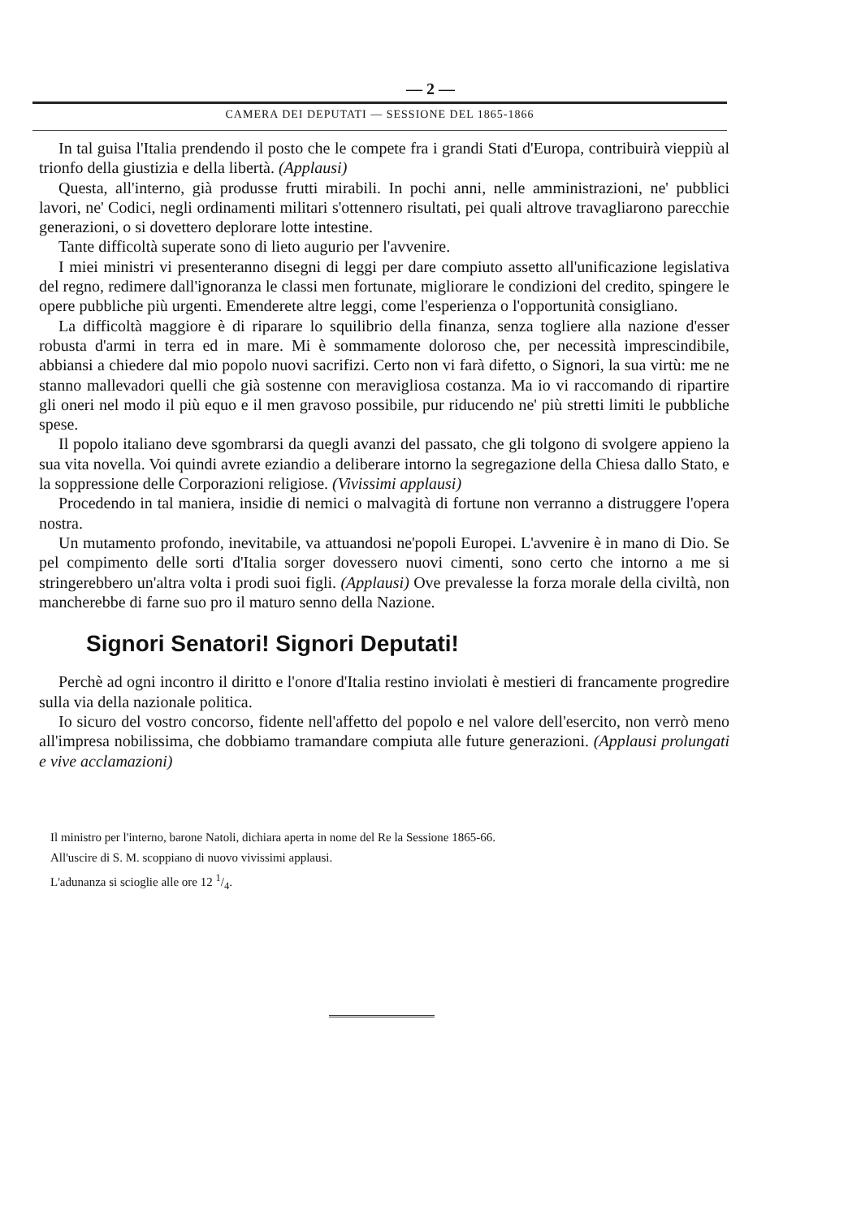— 2 —
CAMERA DEI DEPUTATI — SESSIONE DEL 1865-1866
In tal guisa l'Italia prendendo il posto che le compete fra i grandi Stati d'Europa, contribuirà vieppiù al trionfo della giustizia e della libertà. (Applausi)
Questa, all'interno, già produsse frutti mirabili. In pochi anni, nelle amministrazioni, ne' pubblici lavori, ne' Codici, negli ordinamenti militari s'ottennero risultati, pei quali altrove travagliarono parecchie generazioni, o si dovettero deplorare lotte intestine.
Tante difficoltà superate sono di lieto augurio per l'avvenire.
I miei ministri vi presenteranno disegni di leggi per dare compiuto assetto all'unificazione legislativa del regno, redimere dall'ignoranza le classi men fortunate, migliorare le condizioni del credito, spingere le opere pubbliche più urgenti. Emenderete altre leggi, come l'esperienza o l'opportunità consigliano.
La difficoltà maggiore è di riparare lo squilibrio della finanza, senza togliere alla nazione d'esser robusta d'armi in terra ed in mare. Mi è sommamente doloroso che, per necessità imprescindibile, abbiansi a chiedere dal mio popolo nuovi sacrifizi. Certo non vi farà difetto, o Signori, la sua virtù: me ne stanno mallevadori quelli che già sostenne con meravigliosa costanza. Ma io vi raccomando di ripartire gli oneri nel modo il più equo e il men gravoso possibile, pur riducendo ne' più stretti limiti le pubbliche spese.
Il popolo italiano deve sgombrarsi da quegli avanzi del passato, che gli tolgono di svolgere appieno la sua vita novella. Voi quindi avrete eziandio a deliberare intorno la segregazione della Chiesa dallo Stato, e la soppressione delle Corporazioni religiose. (Vivissimi applausi)
Procedendo in tal maniera, insidie di nemici o malvagità di fortune non verranno a distruggere l'opera nostra.
Un mutamento profondo, inevitabile, va attuandosi ne'popoli Europei. L'avvenire è in mano di Dio. Se pel compimento delle sorti d'Italia sorger dovessero nuovi cimenti, sono certo che intorno a me si stringerebbero un'altra volta i prodi suoi figli. (Applausi) Ove prevalesse la forza morale della civiltà, non mancherebbe di farne suo pro il maturo senno della Nazione.
Signori Senatori! Signori Deputati!
Perchè ad ogni incontro il diritto e l'onore d'Italia restino inviolati è mestieri di francamente progredire sulla via della nazionale politica.
Io sicuro del vostro concorso, fidente nell'affetto del popolo e nel valore dell'esercito, non verrò meno all'impresa nobilissima, che dobbiamo tramandare compiuta alle future generazioni. (Applausi prolungati e vive acclamazioni)
Il ministro per l'interno, barone Natoli, dichiara aperta in nome del Re la Sessione 1865-66.
All'uscire di S. M. scoppiano di nuovo vivissimi applausi.
L'adunanza si scioglie alle ore 12 1/4.